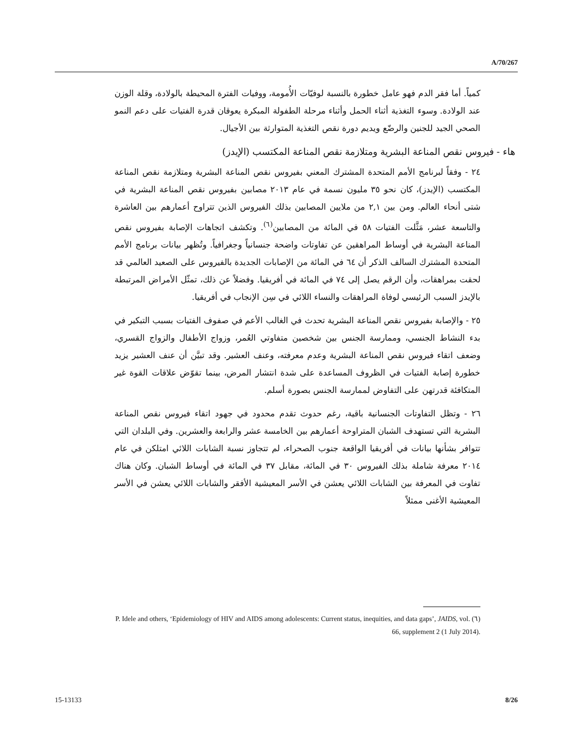A/70/267
كمياً. أما فقر الدم فهو عامل خطورة بالنسبة لوفيّات الأُمومة، ووفيات الفترة المحيطة بالولادة، وقلة الوزن عند الولادة. وسوء التغذية أثناء الحمل وأثناء مرحلة الطفولة المبكرة يعوقان قدرة الفتيات على دعم النمو الصحي الجيد للجنين والرضّع ويديم دورة نقص التغذية المتوارثة بين الأجيال.
هاء - فيروس نقص المناعة البشرية ومتلازمة نقص المناعة المكتسب (الإيدز)
٢٤ - وفقاً لبرنامج الأمم المتحدة المشترك المعني بفيروس نقص المناعة البشرية ومتلازمة نقص المناعة المكتسب (الإيدز)، كان نحو ٣٥ مليون نسمة في عام ٢٠١٣ مصابين بفيروس نقص المناعة البشرية في شتى أنحاء العالم. ومن بين ٢,١ من ملايين المصابين بذلك الفيروس الذين تتراوح أعمارهم بين العاشرة والتاسعة عشر، مَثَّلت الفتيات ٥٨ في المائة من المصابين<sup>(٦)</sup>. وتكشف اتجاهات الإصابة بفيروس نقص المناعة البشرية في أوساط المراهقين عن تفاوتات واضحة جنسانياً وجغرافياً. وتُظهر بيانات برنامج الأمم المتحدة المشترك السالف الذكر أن ٦٤ في المائة من الإصابات الجديدة بالفيروس على الصعيد العالمي قد لحقت بمراهقات، وأن الرقم يصل إلى ٧٤ في المائة في أفريقيا. وفضلاً عن ذلك، تمثّل الأمراض المرتبطة بالإيدز السبب الرئيسي لوفاة المراهقات والنساء اللائي في سِن الإنجاب في أفريقيا.
٢٥ - والإصابة بفيروس نقص المناعة البشرية تحدث في الغالب الأعم في صفوف الفتيات بسبب التبكير في بدء النشاط الجنسي، وممارسة الجنس بين شخصين متفاوتي العُمر، وزواج الأطفال والزواج القسري، وضعف اتقاء فيروس نقص المناعة البشرية وعدم معرفته، وعنف العشير. وقد تبيَّن أن عنف العشير يزيد خطورة إصابة الفتيات في الظروف المساعدة على شدة انتشار المرض، بينما تقوّض علاقات القوة غير المتكافئة قدرتهن على التفاوض لممارسة الجنس بصورة أسلم.
٢٦ - وتظل التفاوتات الجنسانية باقية، رغم حدوث تقدم محدود في جهود اتقاء فيروس نقص المناعة البشرية التي تستهدف الشبان المتراوحة أعمارهم بين الخامسة عشر والرابعة والعشرين. وفي البلدان التي تتوافر بشأنها بيانات في أفريقيا الواقعة جنوب الصحراء، لم تتجاوز نسبة الشابات اللائي امتلكن في عام ٢٠١٤ معرفة شاملة بذلك الفيروس ٣٠ في المائة، مقابل ٣٧ في المائة في أوساط الشبان. وكان هناك تفاوت في المعرفة بين الشابات اللائي يعشن في الأسر المعيشية الأفقر والشابات اللائي يعشن في الأسر المعيشية الأغنى ممثلاً
(٦) P. Idele and others, ‘Epidemiology of HIV and AIDS among adolescents: Current status, inequities, and data gaps’, JAIDS, vol. 66, supplement 2 (1 July 2014).
15-13133 8/26